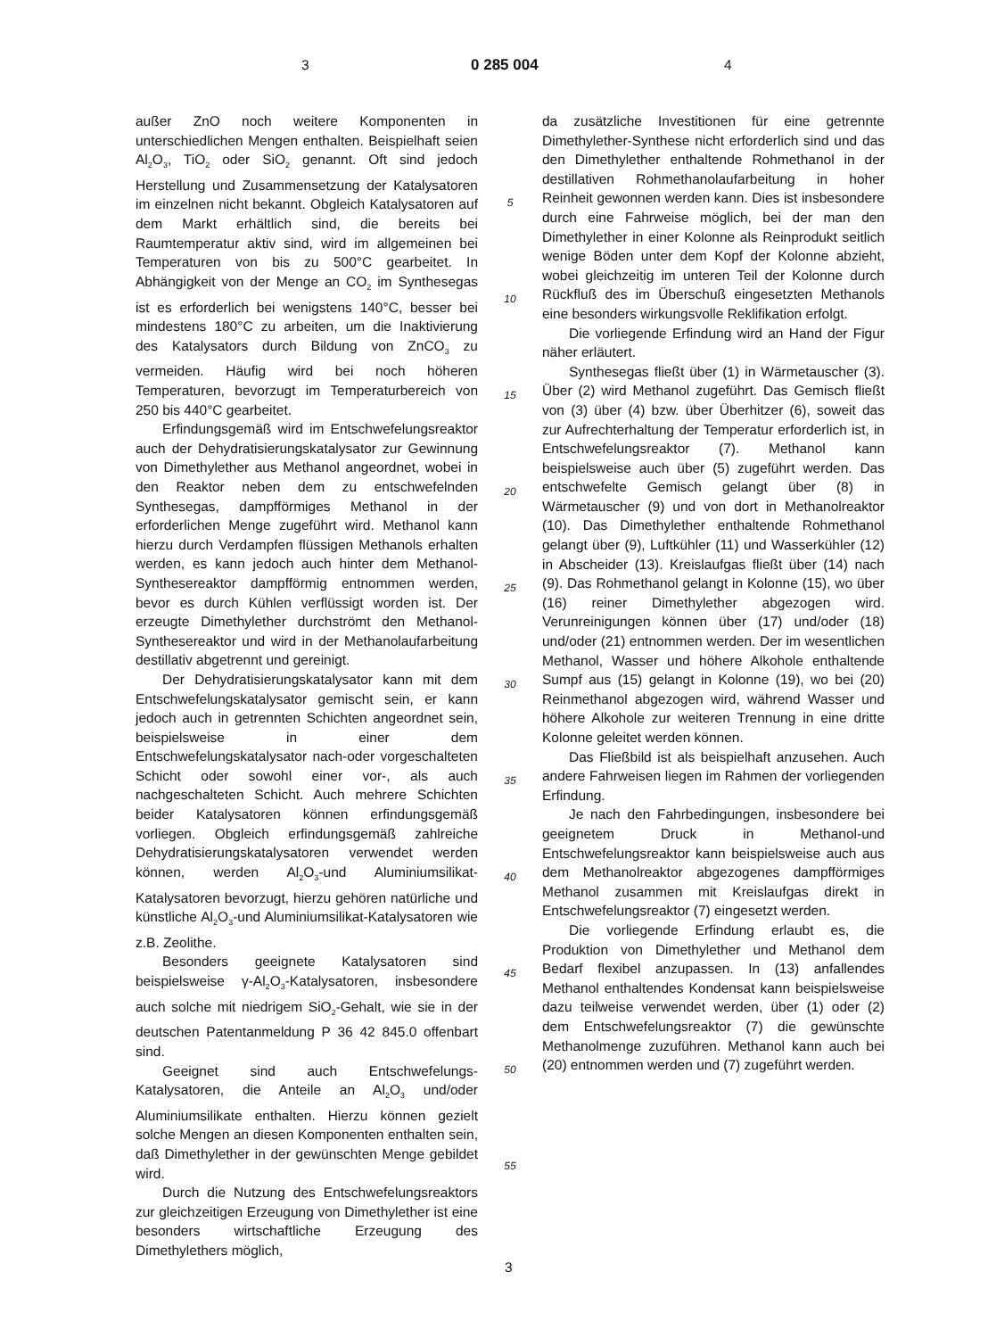3 0 285 004 4
außer ZnO noch weitere Komponenten in unterschiedlichen Mengen enthalten. Beispielhaft seien Al<sub>2</sub>O<sub>3</sub>, TiO<sub>2</sub> oder SiO<sub>2</sub> genannt. Oft sind jedoch Herstellung und Zusammensetzung der Katalysatoren im einzelnen nicht bekannt. Obgleich Katalysatoren auf dem Markt erhältlich sind, die bereits bei Raumtemperatur aktiv sind, wird im allgemeinen bei Temperaturen von bis zu 500°C gearbeitet. In Abhängigkeit von der Menge an CO<sub>2</sub> im Synthesegas ist es erforderlich bei wenigstens 140°C, besser bei mindestens 180°C zu arbeiten, um die Inaktivierung des Katalysators durch Bildung von ZnCO<sub>3</sub> zu vermeiden. Häufig wird bei noch höheren Temperaturen, bevorzugt im Temperaturbereich von 250 bis 440°C gearbeitet.
Erfindungsgemäß wird im Entschwefelungsreaktor auch der Dehydratisierungskatalysator zur Gewinnung von Dimethylether aus Methanol angeordnet, wobei in den Reaktor neben dem zu entschwefelnden Synthesegas, dampfförmiges Methanol in der erforderlichen Menge zugeführt wird. Methanol kann hierzu durch Verdampfen flüssigen Methanols erhalten werden, es kann jedoch auch hinter dem Methanol-Synthesereaktor dampfförmig entnommen werden, bevor es durch Kühlen verflüssigt worden ist. Der erzeugte Dimethylether durchströmt den Methanol-Synthesereaktor und wird in der Methanolaufarbeitung destillativ abgetrennt und gereinigt.
Der Dehydratisierungskatalysator kann mit dem Entschwefelungskatalysator gemischt sein, er kann jedoch auch in getrennten Schichten angeordnet sein, beispielsweise in einer dem Entschwefelungskatalysator nach-oder vorgeschalteten Schicht oder sowohl einer vor-, als auch nachgeschalteten Schicht. Auch mehrere Schichten beider Katalysatoren können erfindungsgemäß vorliegen. Obgleich erfindungsgemäß zahlreiche Dehydratisierungskatalysatoren verwendet werden können, werden Al<sub>2</sub>O<sub>3</sub>-und Aluminiumsilikat-Katalysatoren bevorzugt, hierzu gehören natürliche und künstliche Al<sub>2</sub>O<sub>3</sub>-und Aluminiumsilikat-Katalysatoren wie z.B. Zeolithe.
Besonders geeignete Katalysatoren sind beispielsweise γ-Al<sub>2</sub>O<sub>3</sub>-Katalysatoren, insbesondere auch solche mit niedrigem SiO<sub>2</sub>-Gehalt, wie sie in der deutschen Patentanmeldung P 36 42 845.0 offenbart sind.
Geeignet sind auch Entschwefelungs-Katalysatoren, die Anteile an Al<sub>2</sub>O<sub>3</sub> und/oder Aluminiumsilikate enthalten. Hierzu können gezielt solche Mengen an diesen Komponenten enthalten sein, daß Dimethylether in der gewünschten Menge gebildet wird.
Durch die Nutzung des Entschwefelungsreaktors zur gleichzeitigen Erzeugung von Dimethylether ist eine besonders wirtschaftliche Erzeugung des Dimethylethers möglich,
5
10
15
20
25
30
35
40
45
50
55
da zusätzliche Investitionen für eine getrennte Dimethylether-Synthese nicht erforderlich sind und das den Dimethylether enthaltende Rohmethanol in der destillativen Rohmethanolaufarbeitung in hoher Reinheit gewonnen werden kann. Dies ist insbesondere durch eine Fahrweise möglich, bei der man den Dimethylether in einer Kolonne als Reinprodukt seitlich wenige Böden unter dem Kopf der Kolonne abzieht, wobei gleichzeitig im unteren Teil der Kolonne durch Rückfluß des im Überschuß eingesetzten Methanols eine besonders wirkungsvolle Reklifikation erfolgt.
Die vorliegende Erfindung wird an Hand der Figur näher erläutert.
Synthesegas fließt über (1) in Wärmetauscher (3). Über (2) wird Methanol zugeführt. Das Gemisch fließt von (3) über (4) bzw. über Überhitzer (6), soweit das zur Aufrechterhaltung der Temperatur erforderlich ist, in Entschwefelungsreaktor (7). Methanol kann beispielsweise auch über (5) zugeführt werden. Das entschwefelte Gemisch gelangt über (8) in Wärmetauscher (9) und von dort in Methanolreaktor (10). Das Dimethylether enthaltende Rohmethanol gelangt über (9), Luftkühler (11) und Wasserkühler (12) in Abscheider (13). Kreislaufgas fließt über (14) nach (9). Das Rohmethanol gelangt in Kolonne (15), wo über (16) reiner Dimethylether abgezogen wird. Verunreinigungen können über (17) und/oder (18) und/oder (21) entnommen werden. Der im wesentlichen Methanol, Wasser und höhere Alkohole enthaltende Sumpf aus (15) gelangt in Kolonne (19), wo bei (20) Reinmethanol abgezogen wird, während Wasser und höhere Alkohole zur weiteren Trennung in eine dritte Kolonne geleitet werden können.
Das Fließbild ist als beispielhaft anzusehen. Auch andere Fahrweisen liegen im Rahmen der vorliegenden Erfindung.
Je nach den Fahrbedingungen, insbesondere bei geeignetem Druck in Methanol-und Entschwefelungsreaktor kann beispielsweise auch aus dem Methanolreaktor abgezogenes dampfförmiges Methanol zusammen mit Kreislaufgas direkt in Entschwefelungsreaktor (7) eingesetzt werden.
Die vorliegende Erfindung erlaubt es, die Produktion von Dimethylether und Methanol dem Bedarf flexibel anzupassen. In (13) anfallendes Methanol enthaltendes Kondensat kann beispielsweise dazu teilweise verwendet werden, über (1) oder (2) dem Entschwefelungsreaktor (7) die gewünschte Methanolmenge zuzuführen. Methanol kann auch bei (20) entnommen werden und (7) zugeführt werden.
3